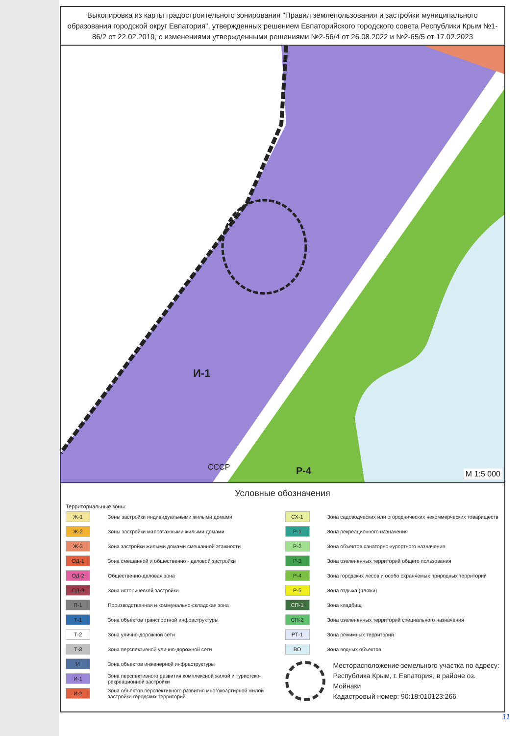Выкопировка из карты градостроительного зонирования "Правил землепользования и застройки муниципального образования городской округ Евпатория", утвержденных решением Евпаторийского городского совета Республики Крым №1-86/2 от 22.02.2019, с изменениями утвержденными решениями №2-56/4 от 26.08.2022 и №2-65/5 от 17.02.2023
И-1
СССР Р-4 М 1:5 000
Условные обозначения
Территориальные зоны:
Ж-1 Зоны застройки индивидуальными жилыми домами
Ж-2 Зоны застройки малоэтажными жилыми домами
Ж-3 Зона застройки жилыми домами смешанной этажности
ОД-1 Зона смешанной и общественно - деловой застройки
ОД-2 Общественно-деловая зона
ОД-3 Зона исторической застройки
П-1 Производственная и коммунально-складская зона
Т-1 Зона объектов транспортной инфраструктуры
Т-2 Зона улично-дорожной сети
Т-3 Зона перспективной улично-дорожной сети
И Зона объектов инженерной инфраструктуры
И-1 Зона перспективного развития комплексной жилой и туристско-рекреационной застройки
И-2 Зона объектов перспективного развития многоквартирной жилой застройки городских территорий
СХ-1 Зона садоводческих или огороднических некоммерческих товариществ
Р-1 Зона рекреационного назначения
Р-2 Зона объектов санаторно-курортного назначения
Р-3 Зона озелененных территорий общего пользования
Р-4 Зона городских лесов и особо охраняемых природных территорий
Р-5 Зона отдыха (пляжи)
СП-1 Зона кладбищ
СП-2 Зона озелененных территорий специального назначения
РТ-1 Зона режимных территорий
ВО Зона водных объектов
Месторасположение земельного участка по адресу:
Республика Крым, г. Евпатория, в районе оз. Мойнаки
Кадастровый номер: 90:18:010123:266
11